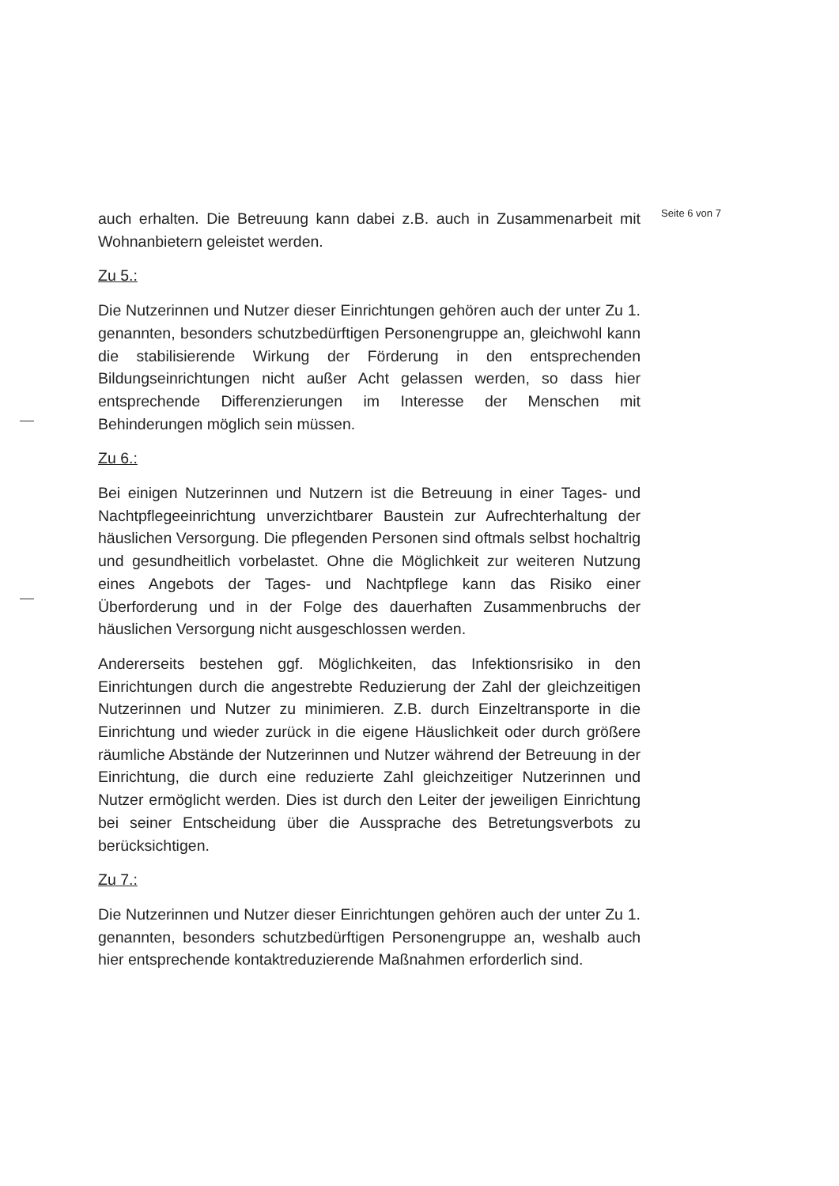auch erhalten. Die Betreuung kann dabei z.B. auch in Zusammenarbeit mit Wohnanbietern geleistet werden.
Zu 5.:
Die Nutzerinnen und Nutzer dieser Einrichtungen gehören auch der unter Zu 1. genannten, besonders schutzbedürftigen Personengruppe an, gleichwohl kann die stabilisierende Wirkung der Förderung in den entsprechenden Bildungseinrichtungen nicht außer Acht gelassen werden, so dass hier entsprechende Differenzierungen im Interesse der Menschen mit Behinderungen möglich sein müssen.
Zu 6.:
Bei einigen Nutzerinnen und Nutzern ist die Betreuung in einer Tages- und Nachtpflegeeinrichtung unverzichtbarer Baustein zur Aufrechterhaltung der häuslichen Versorgung. Die pflegenden Personen sind oftmals selbst hochaltrig und gesundheitlich vorbelastet. Ohne die Möglichkeit zur weiteren Nutzung eines Angebots der Tages- und Nachtpflege kann das Risiko einer Überforderung und in der Folge des dauerhaften Zusammenbruchs der häuslichen Versorgung nicht ausgeschlossen werden.
Andererseits bestehen ggf. Möglichkeiten, das Infektionsrisiko in den Einrichtungen durch die angestrebte Reduzierung der Zahl der gleichzeitigen Nutzerinnen und Nutzer zu minimieren. Z.B. durch Einzeltransporte in die Einrichtung und wieder zurück in die eigene Häuslichkeit oder durch größere räumliche Abstände der Nutzerinnen und Nutzer während der Betreuung in der Einrichtung, die durch eine reduzierte Zahl gleichzeitiger Nutzerinnen und Nutzer ermöglicht werden. Dies ist durch den Leiter der jeweiligen Einrichtung bei seiner Entscheidung über die Aussprache des Betretungsverbots zu berücksichtigen.
Zu 7.:
Die Nutzerinnen und Nutzer dieser Einrichtungen gehören auch der unter Zu 1. genannten, besonders schutzbedürftigen Personengruppe an, weshalb auch hier entsprechende kontaktreduzierende Maßnahmen erforderlich sind.
Seite 6 von 7